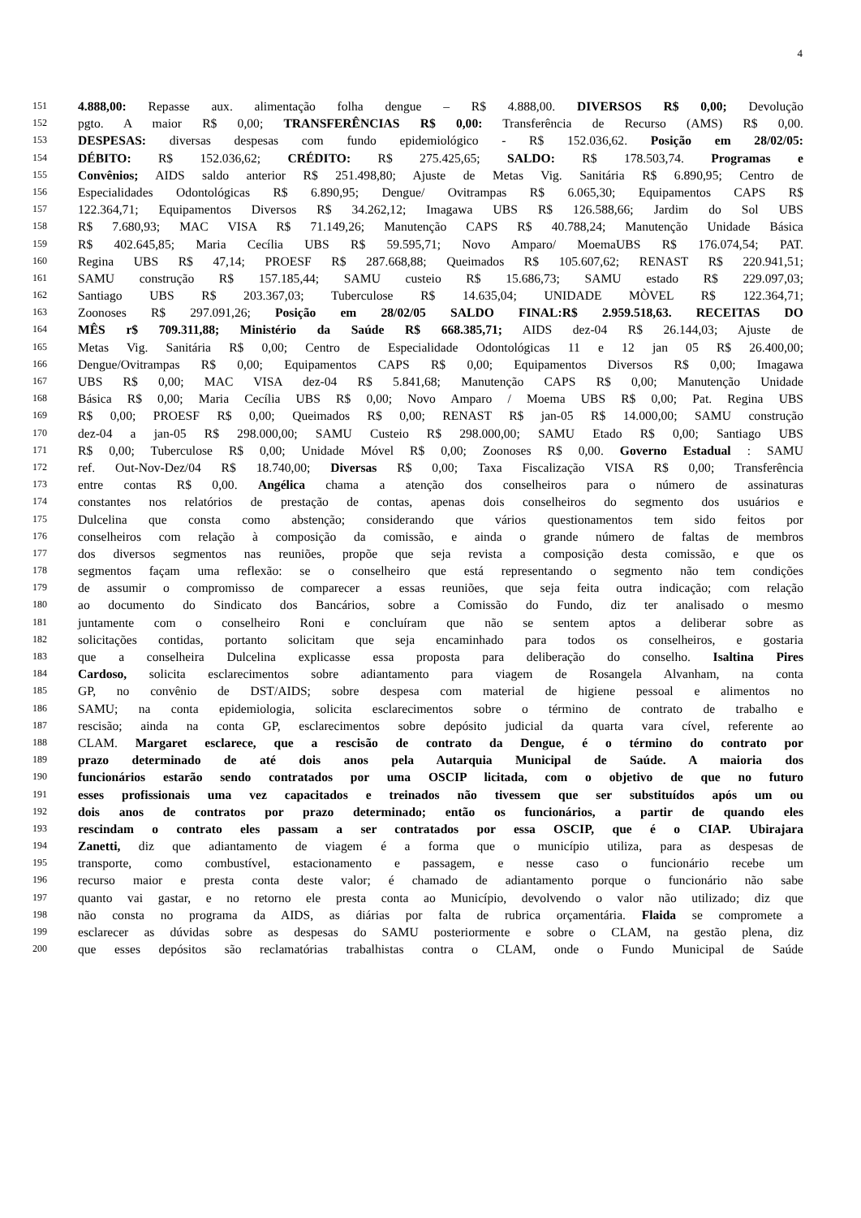4
151 4.888,00: Repasse aux. alimentação folha dengue – R$ 4.888,00. DIVERSOS R$ 0,00; Devolução
152 pgto. A maior R$ 0,00; TRANSFERÊNCIAS R$ 0,00: Transferência de Recurso (AMS) R$ 0,00.
153 DESPESAS: diversas despesas com fundo epidemiológico - R$ 152.036,62. Posição em 28/02/05:
154 DÉBITO: R$ 152.036,62; CRÉDITO: R$ 275.425,65; SALDO: R$ 178.503,74. Programas e
155 Convênios; AIDS saldo anterior R$ 251.498,80; Ajuste de Metas Vig. Sanitária R$ 6.890,95; Centro de
156 Especialidades Odontológicas R$ 6.890,95; Dengue/ Ovitrampas R$ 6.065,30; Equipamentos CAPS R$
157 122.364,71; Equipamentos Diversos R$ 34.262,12; Imagawa UBS R$ 126.588,66; Jardim do Sol UBS
158 R$ 7.680,93; MAC VISA R$ 71.149,26; Manutenção CAPS R$ 40.788,24; Manutenção Unidade Básica
159 R$ 402.645,85; Maria Cecília UBS R$ 59.595,71; Novo Amparo/ MoemaUBS R$ 176.074,54; PAT.
160 Regina UBS R$ 47,14; PROESF R$ 287.668,88; Queimados R$ 105.607,62; RENAST R$ 220.941,51;
161 SAMU construção R$ 157.185,44; SAMU custeio R$ 15.686,73; SAMU estado R$ 229.097,03;
162 Santiago UBS R$ 203.367,03; Tuberculose R$ 14.635,04; UNIDADE MÒVEL R$ 122.364,71;
163 Zoonoses R$ 297.091,26; Posição em 28/02/05 SALDO FINAL:R$ 2.959.518,63. RECEITAS DO
164 MÊS r$ 709.311,88; Ministério da Saúde R$ 668.385,71; AIDS dez-04 R$ 26.144,03; Ajuste de
165 Metas Vig. Sanitária R$ 0,00; Centro de Especialidade Odontológicas 11 e 12 jan 05 R$ 26.400,00;
166 Dengue/Ovitrampas R$ 0,00; Equipamentos CAPS R$ 0,00; Equipamentos Diversos R$ 0,00; Imagawa
167 UBS R$ 0,00; MAC VISA dez-04 R$ 5.841,68; Manutenção CAPS R$ 0,00; Manutenção Unidade
168 Básica R$ 0,00; Maria Cecília UBS R$ 0,00; Novo Amparo / Moema UBS R$ 0,00; Pat. Regina UBS
169 R$ 0,00; PROESF R$ 0,00; Queimados R$ 0,00; RENAST R$ jan-05 R$ 14.000,00; SAMU construção
170 dez-04 a jan-05 R$ 298.000,00; SAMU Custeio R$ 298.000,00; SAMU Etado R$ 0,00; Santiago UBS
171 R$ 0,00; Tuberculose R$ 0,00; Unidade Móvel R$ 0,00; Zoonoses R$ 0,00. Governo Estadual : SAMU
172 ref. Out-Nov-Dez/04 R$ 18.740,00; Diversas R$ 0,00; Taxa Fiscalização VISA R$ 0,00; Transferência
173 entre contas R$ 0,00. Angélica chama a atenção dos conselheiros para o número de assinaturas
174 constantes nos relatórios de prestação de contas, apenas dois conselheiros do segmento dos usuários e
175 Dulcelina que consta como abstenção; considerando que vários questionamentos tem sido feitos por
176 conselheiros com relação à composição da comissão, e ainda o grande número de faltas de membros
177 dos diversos segmentos nas reuniões, propõe que seja revista a composição desta comissão, e que os
178 segmentos façam uma reflexão: se o conselheiro que está representando o segmento não tem condições
179 de assumir o compromisso de comparecer a essas reuniões, que seja feita outra indicação; com relação
180 ao documento do Sindicato dos Bancários, sobre a Comissão do Fundo, diz ter analisado o mesmo
181 juntamente com o conselheiro Roni e concluíram que não se sentem aptos a deliberar sobre as
182 solicitações contidas, portanto solicitam que seja encaminhado para todos os conselheiros, e gostaria
183 que a conselheira Dulcelina explicasse essa proposta para deliberação do conselho. Isaltina Pires
184 Cardoso, solicita esclarecimentos sobre adiantamento para viagem de Rosangela Alvanham, na conta
185 GP, no convênio de DST/AIDS; sobre despesa com material de higiene pessoal e alimentos no
186 SAMU; na conta epidemiologia, solicita esclarecimentos sobre o término de contrato de trabalho e
187 rescisão; ainda na conta GP, esclarecimentos sobre depósito judicial da quarta vara cível, referente ao
188 CLAM. Margaret esclarece, que a rescisão de contrato da Dengue, é o término do contrato por
189 prazo determinado de até dois anos pela Autarquia Municipal de Saúde. A maioria dos
190 funcionários estarão sendo contratados por uma OSCIP licitada, com o objetivo de que no futuro
191 esses profissionais uma vez capacitados e treinados não tivessem que ser substituídos após um ou
192 dois anos de contratos por prazo determinado; então os funcionários, a partir de quando eles
193 rescindam o contrato eles passam a ser contratados por essa OSCIP, que é o CIAP. Ubirajara
194 Zanetti, diz que adiantamento de viagem é a forma que o município utiliza, para as despesas de
195 transporte, como combustível, estacionamento e passagem, e nesse caso o funcionário recebe um
196 recurso maior e presta conta deste valor; é chamado de adiantamento porque o funcionário não sabe
197 quanto vai gastar, e no retorno ele presta conta ao Município, devolvendo o valor não utilizado; diz que
198 não consta no programa da AIDS, as diárias por falta de rubrica orçamentária. Flaida se compromete a
199 esclarecer as dúvidas sobre as despesas do SAMU posteriormente e sobre o CLAM, na gestão plena, diz
200 que esses depósitos são reclamatórias trabalhistas contra o CLAM, onde o Fundo Municipal de Saúde